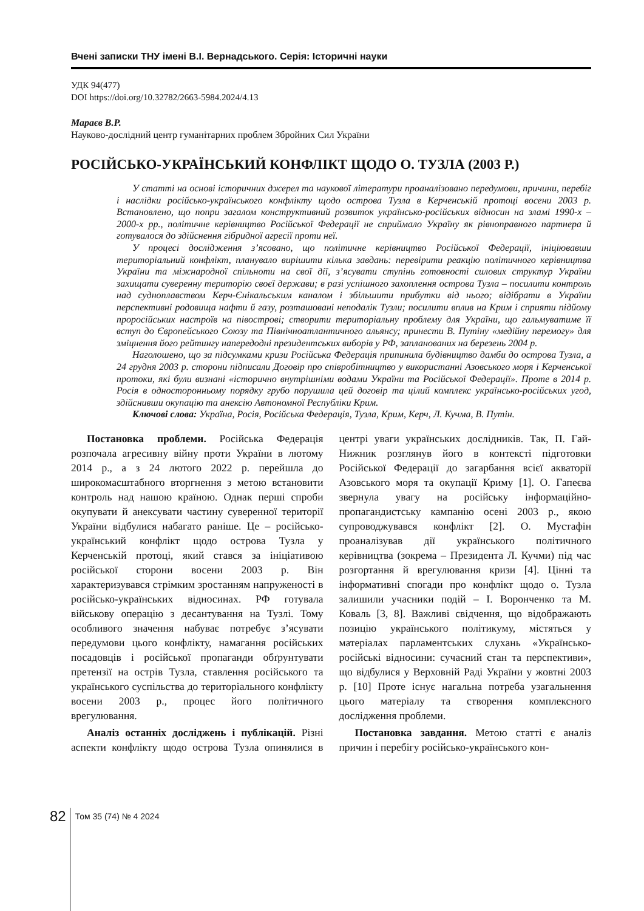Вчені записки ТНУ імені В.І. Вернадського. Серія: Історичні науки
УДК 94(477)
DOI https://doi.org/10.32782/2663-5984.2024/4.13
Мараєв В.Р.
Науково-дослідний центр гуманітарних проблем Збройних Сил України
РОСІЙСЬКО-УКРАЇНСЬКИЙ КОНФЛІКТ ЩОДО О. ТУЗЛА (2003 Р.)
У статті на основі історичних джерел та наукової літератури проаналізовано передумови, причини, перебіг і наслідки російсько-українського конфлікту щодо острова Тузла в Керченській протоці восени 2003 р. Встановлено, що попри загалом конструктивний розвиток українсько-російських відносин на зламі 1990-х – 2000-х рр., політичне керівництво Російської Федерації не сприймало Україну як рівноправного партнера й готувалося до здійснення гібридної агресії проти неї.
У процесі дослідження з’ясовано, що політичне керівництво Російської Федерації, ініціювавши територіальний конфлікт, планувало вирішити кілька завдань: перевірити реакцію політичного керівництва України та міжнародної спільноти на свої дії, з’ясувати ступінь готовності силових структур України захищати суверенну територію своєї держави; в разі успішного захоплення острова Тузла – посилити контроль над судноплавством Керч-Єнікальським каналом і збільшити прибутки від нього; відібрати в України перспективні родовища нафти й газу, розташовані неподалік Тузли; посилити вплив на Крим і сприяти підйому проросійських настроїв на півострові; створити територіальну проблему для України, що гальмуватиме її вступ до Європейського Союзу та Північноатлантичного альянсу; принести В. Путіну «медійну перемогу» для зміцнення його рейтингу напередодні президентських виборів у РФ, запланованих на березень 2004 р.
Наголошено, що за підсумками кризи Російська Федерація припинила будівництво дамби до острова Тузла, а 24 грудня 2003 р. сторони підписали Договір про співробітництво у використанні Азовського моря і Керченської протоки, які були визнані «історично внутрішніми водами України та Російської Федерації». Проте в 2014 р. Росія в односторонньому порядку грубо порушила цей договір та цілий комплекс українсько-російських угод, здійснивши окупацію та анексію Автономної Республіки Крим.
Ключові слова: Україна, Росія, Російська Федерація, Тузла, Крим, Керч, Л. Кучма, В. Путін.
Постановка проблеми. Російська Федерація розпочала агресивну війну проти України в лютому 2014 р., а з 24 лютого 2022 р. перейшла до широкомасштабного вторгнення з метою встановити контроль над нашою країною. Однак перші спроби окупувати й анексувати частину суверенної території України відбулися набагато раніше. Це – російсько-український конфлікт щодо острова Тузла у Керченській протоці, який стався за ініціативою російської сторони восени 2003 р. Він характеризувався стрімким зростанням напруженості в російсько-українських відносинах. РФ готувала військову операцію з десантування на Тузлі. Тому особливого значення набуває потребує з’ясувати передумови цього конфлікту, намагання російських посадовців і російської пропаганди обґрунтувати претензії на острів Тузла, ставлення російського та українського суспільства до територіального конфлікту восени 2003 р., процес його політичного врегулювання.
Аналіз останніх досліджень і публікацій. Різні аспекти конфлікту щодо острова Тузла опинялися в центрі уваги українських дослідників. Так, П. Гай-Нижник розглянув його в контексті підготовки Російської Федерації до загарбання всієї акваторії Азовського моря та окупації Криму [1]. О. Гапеєва звернула увагу на російську інформаційно-пропагандистську кампанію осені 2003 р., якою супроводжувався конфлікт [2]. О. Мустафін проаналізував дії українського політичного керівництва (зокрема – Президента Л. Кучми) під час розгортання й врегулювання кризи [4]. Цінні та інформативні спогади про конфлікт щодо о. Тузла залишили учасники подій – І. Воронченко та М. Коваль [3, 8]. Важливі свідчення, що відображають позицію українського політикуму, містяться у матеріалах парламентських слухань «Українсько-російські відносини: сучасний стан та перспективи», що відбулися у Верховній Раді України у жовтні 2003 р. [10] Проте існує нагальна потреба узагальнення цього матеріалу та створення комплексного дослідження проблеми.
Постановка завдання. Метою статті є аналіз причин і перебігу російсько-українського кон-
82
Том 35 (74) № 4 2024